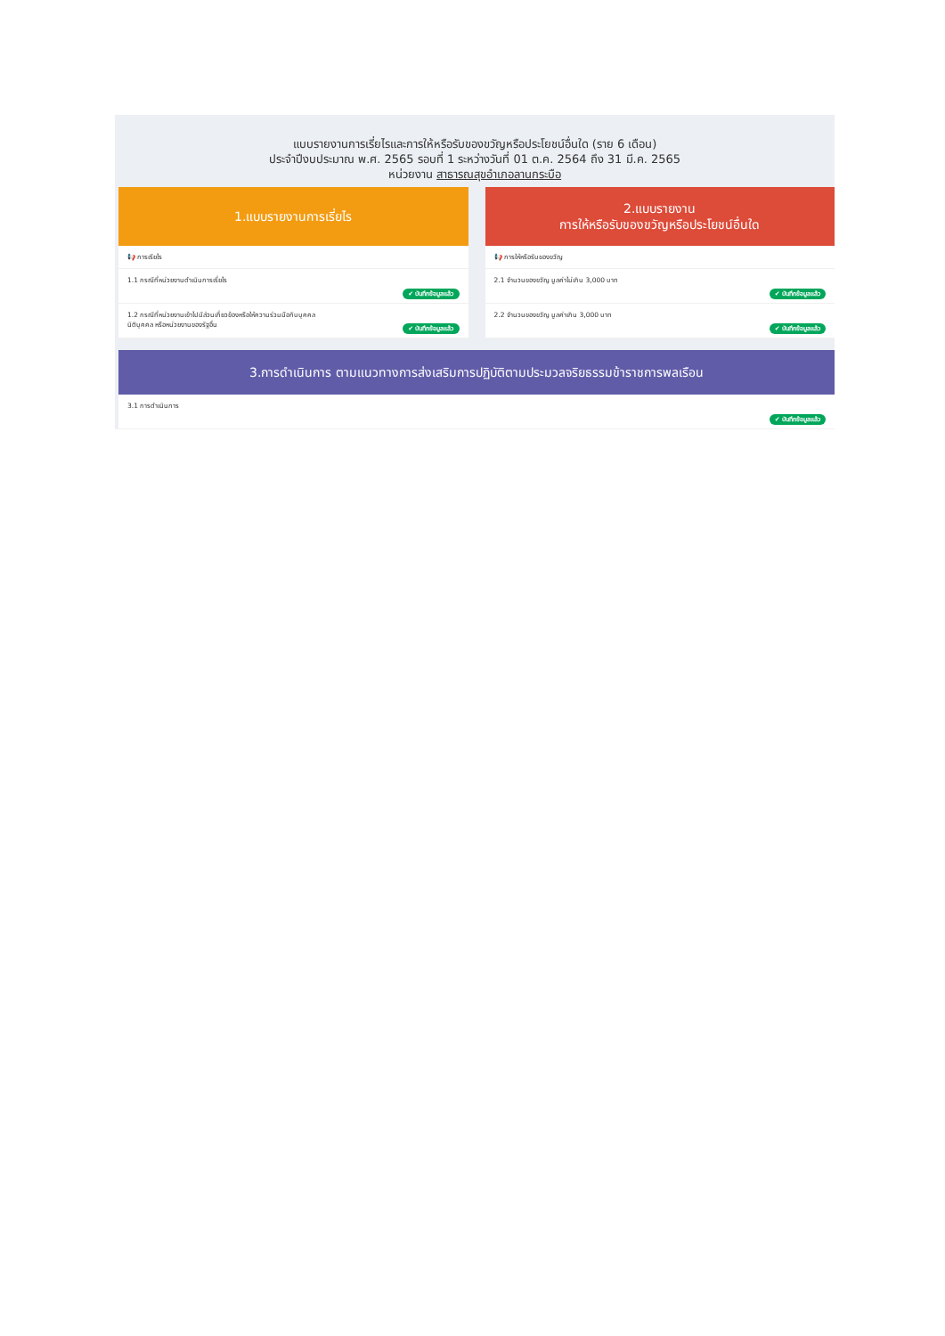แบบรายงานการเรี่ยไรและการให้หรือรับของขวัญหรือประโยชน์อื่นใด (ราย 6 เดือน)
ประจำปีงบประมาณ พ.ศ. 2565 รอบที่ 1 ระหว่างวันที่ 01 ต.ค. 2564 ถึง 31 มี.ค. 2565
หน่วยงาน สาธารณสุขอำเภอลานกระบือ
1.แบบรายงานการเรี่ยไร
📢 การเรียไร
1.1 กรณีที่หน่วยงานดำเนินการเรี่ยไร ✔ บันทึกข้อมูลแล้ว
1.2 กรณีที่หน่วยงานเข้าไปมีส่วนเกี่ยวข้องหรือให้ความร่วมมือกับบุคคล
นิติบุคคล หรือหน่วยงานของรัฐอื่น
✔ บันทึกข้อมูลแล้ว
2.แบบรายงาน
การให้หรือรับของขวัญหรือประโยชน์อื่นใด
📢 การให้หรือรับของขวัญ
2.1 จำนวนของขวัญ มูลค่าไม่เกิน 3,000 บาท ✔ บันทึกข้อมูลแล้ว
2.2 จำนวนของขวัญ มูลค่าเกิน 3,000 บาท ✔ บันทึกข้อมูลแล้ว
3.การดำเนินการ ตามแนวทางการส่งเสริมการปฏิบัติตามประมวลจริยธรรมข้าราชการพลเรือน
3.1 การดำเนินการ ✔ บันทึกข้อมูลแล้ว